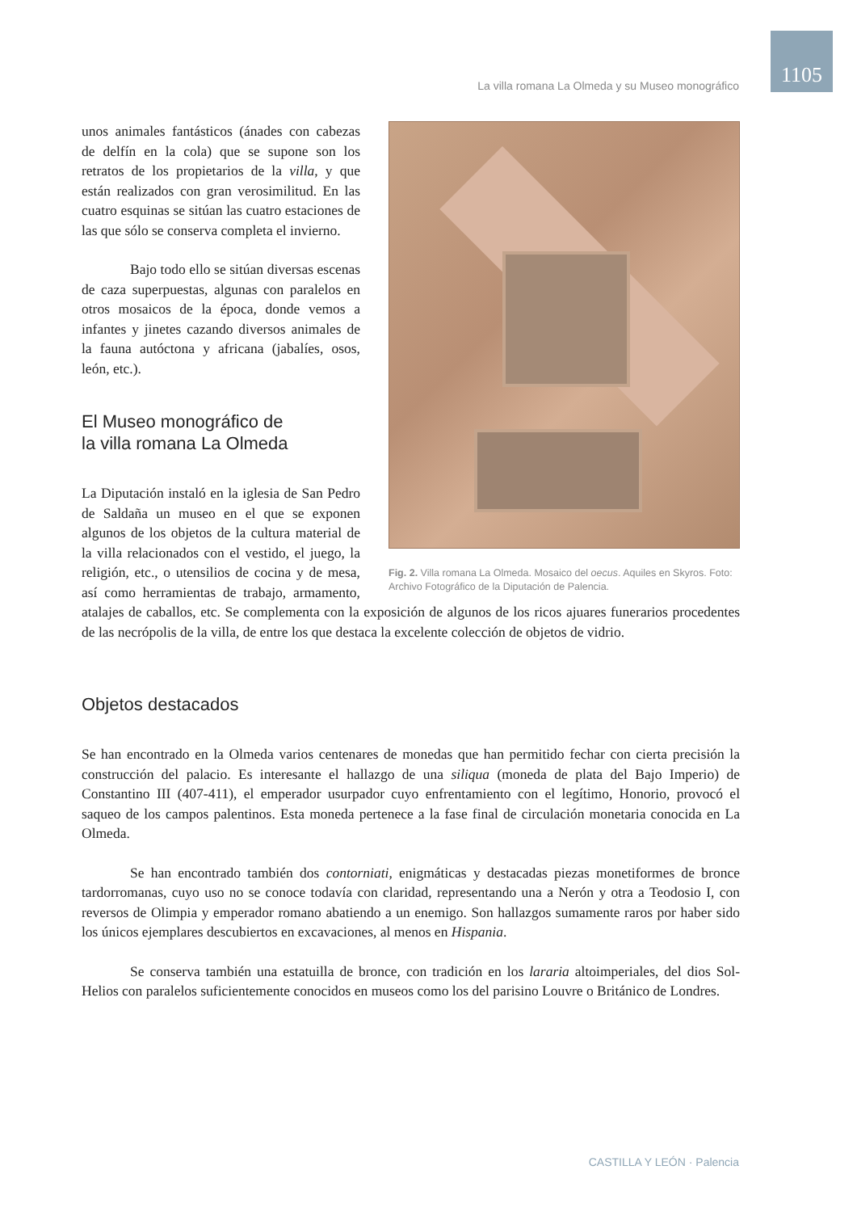La villa romana La Olmeda y su Museo monográfico
1105
Fig. 2. Villa romana La Olmeda. Mosaico del oecus. Aquiles en Skyros. Foto: Archivo Fotográfico de la Diputación de Palencia.
unos animales fantásticos (ánades con cabezas de delfín en la cola) que se supone son los retratos de los propietarios de la villa, y que están realizados con gran verosimilitud. En las cuatro esquinas se sitúan las cuatro estaciones de las que sólo se conserva completa el invierno.
Bajo todo ello se sitúan diversas escenas de caza superpuestas, algunas con paralelos en otros mosaicos de la época, donde vemos a infantes y jinetes cazando diversos animales de la fauna autóctona y africana (jabalíes, osos, león, etc.).
El Museo monográfico de
la villa romana La Olmeda
La Diputación instaló en la iglesia de San Pedro de Saldaña un museo en el que se exponen algunos de los objetos de la cultura material de la villa relacionados con el vestido, el juego, la religión, etc., o utensilios de cocina y de mesa, así como herramientas de trabajo, armamento, atalajes de caballos, etc. Se complementa con la exposición de algunos de los ricos ajuares funerarios procedentes de las necrópolis de la villa, de entre los que destaca la excelente colección de objetos de vidrio.
Objetos destacados
Se han encontrado en la Olmeda varios centenares de monedas que han permitido fechar con cierta precisión la construcción del palacio. Es interesante el hallazgo de una siliqua (moneda de plata del Bajo Imperio) de Constantino III (407-411), el emperador usurpador cuyo enfrentamiento con el legítimo, Honorio, provocó el saqueo de los campos palentinos. Esta moneda pertenece a la fase final de circulación monetaria conocida en La Olmeda.
Se han encontrado también dos contorniati, enigmáticas y destacadas piezas monetiformes de bronce tardorromanas, cuyo uso no se conoce todavía con claridad, representando una a Nerón y otra a Teodosio I, con reversos de Olimpia y emperador romano abatiendo a un enemigo. Son hallazgos sumamente raros por haber sido los únicos ejemplares descubiertos en excavaciones, al menos en Hispania.
Se conserva también una estatuilla de bronce, con tradición en los lararia altoimperiales, del dios Sol-Helios con paralelos suficientemente conocidos en museos como los del parisino Louvre o Británico de Londres.
CASTILLA Y LEÓN · Palencia